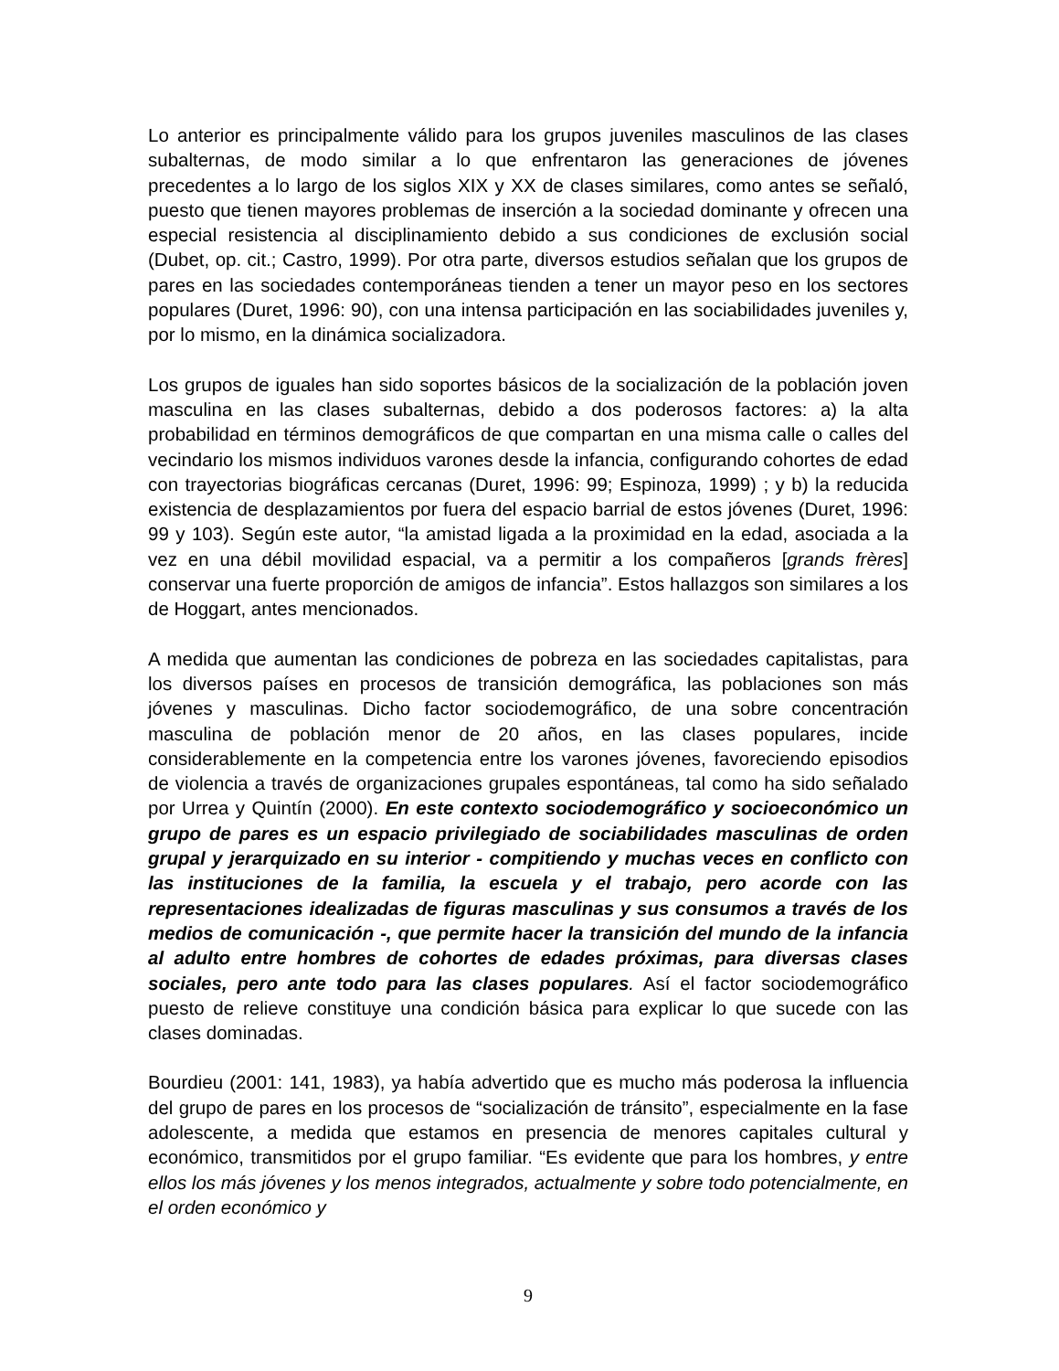Lo anterior es principalmente válido para los grupos juveniles masculinos de las clases subalternas, de modo similar a lo que enfrentaron las generaciones de jóvenes precedentes a lo largo de los siglos XIX y XX de clases similares, como antes se señaló, puesto que tienen mayores problemas de inserción a la sociedad dominante y ofrecen una especial resistencia al disciplinamiento debido a sus condiciones de exclusión social (Dubet, op. cit.; Castro, 1999). Por otra parte, diversos estudios señalan que los grupos de pares en las sociedades contemporáneas tienden a tener un mayor peso en los sectores populares (Duret, 1996: 90), con una intensa participación en las sociabilidades juveniles y, por lo mismo, en la dinámica socializadora.
Los grupos de iguales han sido soportes básicos de la socialización de la población joven masculina en las clases subalternas, debido a dos poderosos factores: a) la alta probabilidad en términos demográficos de que compartan en una misma calle o calles del vecindario los mismos individuos varones desde la infancia, configurando cohortes de edad con trayectorias biográficas cercanas (Duret, 1996: 99; Espinoza, 1999) ; y b) la reducida existencia de desplazamientos por fuera del espacio barrial de estos jóvenes (Duret, 1996: 99 y 103). Según este autor, “la amistad ligada a la proximidad en la edad, asociada a la vez en una débil movilidad espacial, va a permitir a los compañeros [grands frères] conservar una fuerte proporción de amigos de infancia”. Estos hallazgos son similares a los de Hoggart, antes mencionados.
A medida que aumentan las condiciones de pobreza en las sociedades capitalistas, para los diversos países en procesos de transición demográfica, las poblaciones son más jóvenes y masculinas. Dicho factor sociodemográfico, de una sobre concentración masculina de población menor de 20 años, en las clases populares, incide considerablemente en la competencia entre los varones jóvenes, favoreciendo episodios de violencia a través de organizaciones grupales espontáneas, tal como ha sido señalado por Urrea y Quintín (2000). En este contexto sociodemográfico y socioeconómico un grupo de pares es un espacio privilegiado de sociabilidades masculinas de orden grupal y jerarquizado en su interior - compitiendo y muchas veces en conflicto con las instituciones de la familia, la escuela y el trabajo, pero acorde con las representaciones idealizadas de figuras masculinas y sus consumos a través de los medios de comunicación -, que permite hacer la transición del mundo de la infancia al adulto entre hombres de cohortes de edades próximas, para diversas clases sociales, pero ante todo para las clases populares. Así el factor sociodemográfico puesto de relieve constituye una condición básica para explicar lo que sucede con las clases dominadas.
Bourdieu (2001: 141, 1983), ya había advertido que es mucho más poderosa la influencia del grupo de pares en los procesos de “socialización de tránsito”, especialmente en la fase adolescente, a medida que estamos en presencia de menores capitales cultural y económico, transmitidos por el grupo familiar. “Es evidente que para los hombres, y entre ellos los más jóvenes y los menos integrados, actualmente y sobre todo potencialmente, en el orden económico y
9